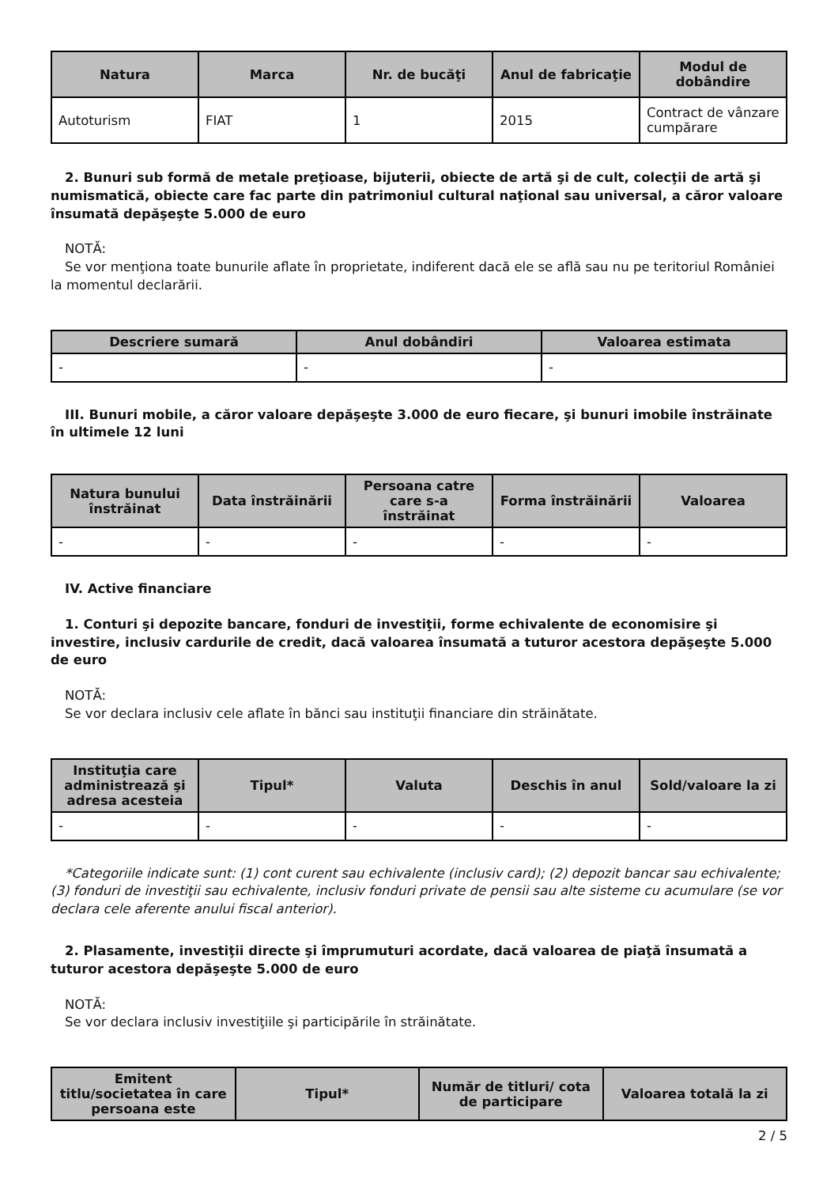| Natura | Marca | Nr. de bucăţi | Anul de fabricaţie | Modul de dobândire |
| --- | --- | --- | --- | --- |
| Autoturism | FIAT | 1 | 2015 | Contract de vânzare cumpărare |
2. Bunuri sub formă de metale preţioase, bijuterii, obiecte de artă şi de cult, colecţii de artă şi numismatică, obiecte care fac parte din patrimoniul cultural naţional sau universal, a căror valoare însumată depăşeşte 5.000 de euro
NOTĂ:
Se vor menţiona toate bunurile aflate în proprietate, indiferent dacă ele se află sau nu pe teritoriul României la momentul declarării.
| Descriere sumară | Anul dobândiri | Valoarea estimata |
| --- | --- | --- |
| - | - | - |
III. Bunuri mobile, a căror valoare depăşeşte 3.000 de euro fiecare, şi bunuri imobile înstrăinate în ultimele 12 luni
| Natura bunului înstrăinat | Data înstrăinării | Persoana catre care s-a înstrăinat | Forma înstrăinării | Valoarea |
| --- | --- | --- | --- | --- |
| - | - | - | - | - |
IV. Active financiare
1. Conturi şi depozite bancare, fonduri de investiţii, forme echivalente de economisire şi investire, inclusiv cardurile de credit, dacă valoarea însumată a tuturor acestora depăşeşte 5.000 de euro
NOTĂ:
Se vor declara inclusiv cele aflate în bănci sau instituţii financiare din străinătate.
| Instituţia care administrează şi adresa acesteia | Tipul* | Valuta | Deschis în anul | Sold/valoare la zi |
| --- | --- | --- | --- | --- |
| - | - | - | - | - |
*Categoriile indicate sunt: (1) cont curent sau echivalente (inclusiv card); (2) depozit bancar sau echivalente; (3) fonduri de investiţii sau echivalente, inclusiv fonduri private de pensii sau alte sisteme cu acumulare (se vor declara cele aferente anului fiscal anterior).
2. Plasamente, investiţii directe şi împrumuturi acordate, dacă valoarea de piaţă însumată a tuturor acestora depăşeşte 5.000 de euro
NOTĂ:
Se vor declara inclusiv investiţiile şi participările în străinătate.
| Emitent titlu/societatea în care persoana este | Tipul* | Număr de titluri/ cota de participare | Valoarea totală la zi |
| --- | --- | --- | --- |
2 / 5